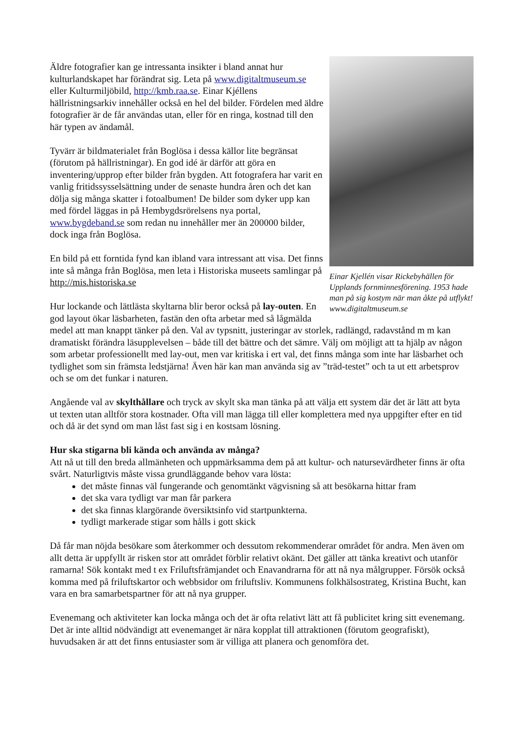Einar Kjellén visar Rickebyhällen för Upplands fornminnesförening. 1953 hade man på sig kostym när man åkte på utflykt! www.digitaltmuseum.se
Äldre fotografier kan ge intressanta insikter i bland annat hur kulturlandskapet har förändrat sig. Leta på www.digitaltmuseum.se eller Kulturmiljöbild, http://kmb.raa.se. Einar Kjéllens hällristningsarkiv innehåller också en hel del bilder. Fördelen med äldre fotografier är de får användas utan, eller för en ringa, kostnad till den här typen av ändamål.
Tyvärr är bildmaterialet från Boglösa i dessa källor lite begränsat (förutom på hällristningar). En god idé är därför att göra en inventering/upprop efter bilder från bygden. Att fotografera har varit en vanlig fritidssysselsättning under de senaste hundra åren och det kan dölja sig många skatter i fotoalbumen! De bilder som dyker upp kan med fördel läggas in på Hembygdsrörelsens nya portal, www.bygdeband.se som redan nu innehåller mer än 200000 bilder, dock inga från Boglösa.
En bild på ett forntida fynd kan ibland vara intressant att visa. Det finns inte så många från Boglösa, men leta i Historiska museets samlingar på http://mis.historiska.se
Hur lockande och lättlästa skyltarna blir beror också på lay-outen. En god layout ökar läsbarheten, fastän den ofta arbetar med så lågmälda medel att man knappt tänker på den. Val av typsnitt, justeringar av storlek, radlängd, radavstånd m m kan dramatiskt förändra läsupplevelsen – både till det bättre och det sämre. Välj om möjligt att ta hjälp av någon som arbetar professionellt med lay-out, men var kritiska i ert val, det finns många som inte har läsbarhet och tydlighet som sin främsta ledstjärna! Även här kan man använda sig av ”träd-testet” och ta ut ett arbetsprov och se om det funkar i naturen.
Angående val av skylthållare och tryck av skylt ska man tänka på att välja ett system där det är lätt att byta ut texten utan alltför stora kostnader. Ofta vill man lägga till eller komplettera med nya uppgifter efter en tid och då är det synd om man låst fast sig i en kostsam lösning.
Hur ska stigarna bli kända och använda av många?
Att nå ut till den breda allmänheten och uppmärksamma dem på att kultur- och natursevärdheter finns är ofta svårt. Naturligtvis måste vissa grundläggande behov vara lösta:
det måste finnas väl fungerande och genomtänkt vägvisning så att besökarna hittar fram
det ska vara tydligt var man får parkera
det ska finnas klargörande översiktsinfo vid startpunkterna.
tydligt markerade stigar som hålls i gott skick
Då får man nöjda besökare som återkommer och dessutom rekommenderar området för andra. Men även om allt detta är uppfyllt är risken stor att området förblir relativt okänt. Det gäller att tänka kreativt och utanför ramarna! Sök kontakt med t ex Friluftsfrämjandet och Enavandrarna för att nå nya målgrupper. Försök också komma med på friluftskartor och webbsidor om friluftsliv. Kommunens folkhälsostrateg, Kristina Bucht, kan vara en bra samarbetspartner för att nå nya grupper.
Evenemang och aktiviteter kan locka många och det är ofta relativt lätt att få publicitet kring sitt evenemang. Det är inte alltid nödvändigt att evenemanget är nära kopplat till attraktionen (förutom geografiskt), huvudsaken är att det finns entusiaster som är villiga att planera och genomföra det.